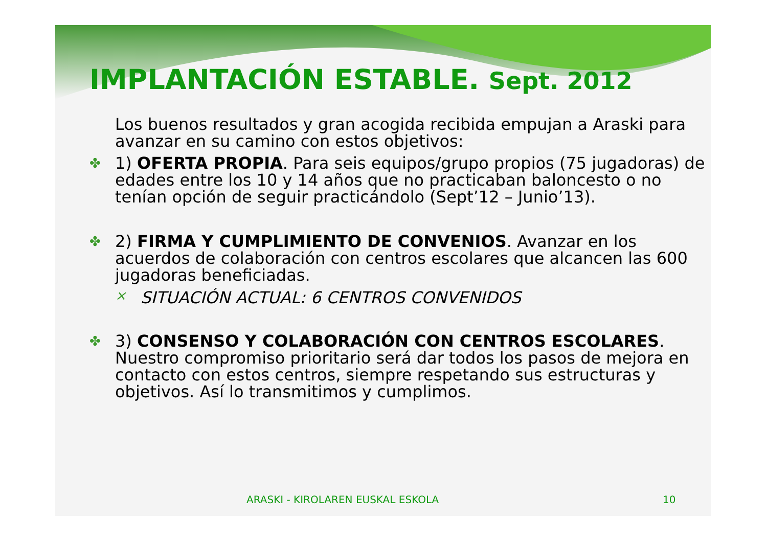IMPLANTACIÓN ESTABLE. Sept. 2012
Los buenos resultados y gran acogida recibida empujan a Araski para avanzar en su camino con estos objetivos:
✤ 1) OFERTA PROPIA. Para seis equipos/grupo propios (75 jugadoras) de edades entre los 10 y 14 años que no practicaban baloncesto o no tenían opción de seguir practicándolo (Sept’12 – Junio’13).
✤ 2) FIRMA Y CUMPLIMIENTO DE CONVENIOS. Avanzar en los acuerdos de colaboración con centros escolares que alcancen las 600 jugadoras beneficiadas.
× SITUACIÓN ACTUAL: 6 CENTROS CONVENIDOS
✤ 3) CONSENSO Y COLABORACIÓN CON CENTROS ESCOLARES. Nuestro compromiso prioritario será dar todos los pasos de mejora en contacto con estos centros, siempre respetando sus estructuras y objetivos. Así lo transmitimos y cumplimos.
ARASKI - KIROLAREN EUSKAL ESKOLA 10